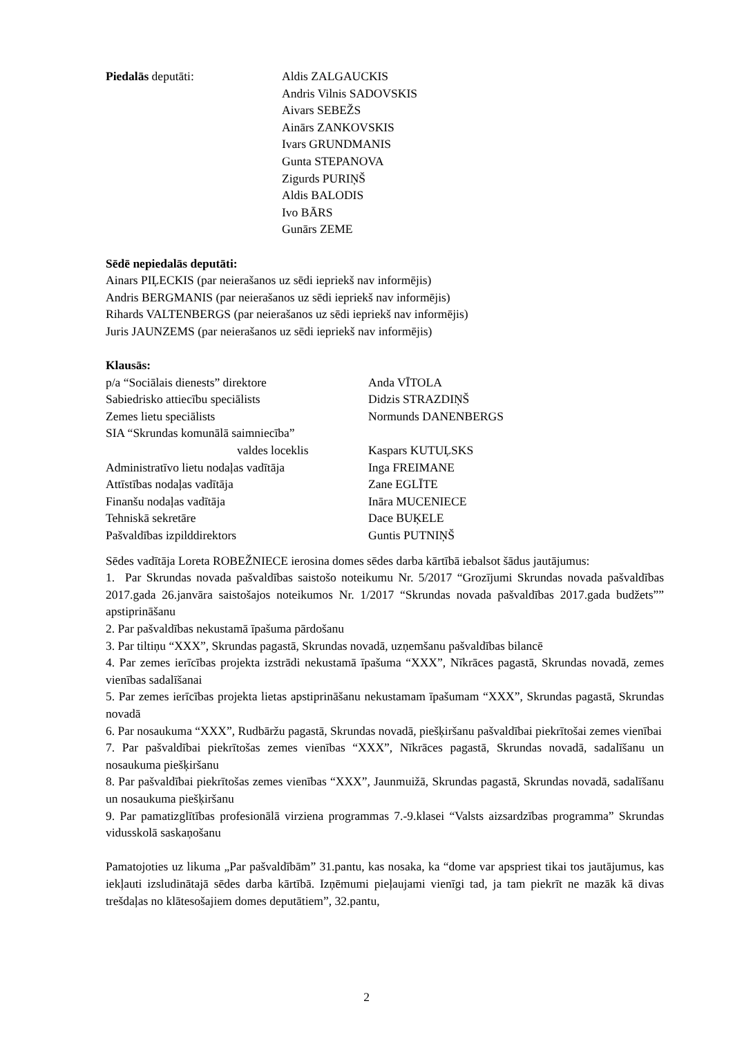Piedalās deputāti: Aldis ZALGAUCKIS
Andris Vilnis SADOVSKIS
Aivars SEBEŽS
Ainārs ZANKOVSKIS
Ivars GRUNDMANIS
Gunta STEPANOVA
Zigurds PURIŅŠ
Aldis BALODIS
Ivo BĀRS
Gunārs ZEME
Sēdē nepiedalās deputāti:
Ainars PIĻECKIS (par neierašanos uz sēdi iepriekš nav informējis)
Andris BERGMANIS (par neierašanos uz sēdi iepriekš nav informējis)
Rihards VALTENBERGS (par neierašanos uz sēdi iepriekš nav informējis)
Juris JAUNZEMS (par neierašanos uz sēdi iepriekš nav informējis)
Klausās:
p/a “Sociālais dienests” direktore Anda VĪTOLA
Sabiedrisko attiecību speciālists Didzis STRAZDIŅŠ
Zemes lietu speciālists Normunds DANENBERGS
SIA “Skrundas komunālā saimniecība”
valdes loceklis Kaspars KUTUĻSKS
Administratīvo lietu nodaļas vadītāja
Inga FREIMANE
Attīstības nodaļas vadītāja Zane EGLĪTE
Finanšu nodaļas vadītāja Ināra MUCENIECE
Tehniskā sekretāre Dace BUĶELE
Pašvaldības izpilddirektors Guntis PUTNIŅŠ
Sēdes vadītāja Loreta ROBEŽNIECE ierosina domes sēdes darba kārtībā iebalsot šādus jautājumus:
1. Par Skrundas novada pašvaldības saistošo noteikumu Nr. 5/2017 “Grozījumi Skrundas novada pašvaldības 2017.gada 26.janvāra saistošajos noteikumos Nr. 1/2017 “Skrundas novada pašvaldības 2017.gada budžets”” apstiprināšanu
2. Par pašvaldības nekustamā īpašuma pārdošanu
3. Par tiltiņu “XXX”, Skrundas pagastā, Skrundas novadā, uzņemšanu pašvaldības bilancē
4. Par zemes ierīcības projekta izstrādi nekustamā īpašuma “XXX”, Nīkrāces pagastā, Skrundas novadā, zemes vienības sadalīšanai
5. Par zemes ierīcības projekta lietas apstiprināšanu nekustamam īpašumam “XXX”, Skrundas pagastā, Skrundas novadā
6. Par nosaukuma “XXX”, Rudbāržu pagastā, Skrundas novadā, piešķiršanu pašvaldībai piekrītošai zemes vienībai
7. Par pašvaldībai piekrītošas zemes vienības “XXX”, Nīkrāces pagastā, Skrundas novadā, sadalīšanu un nosaukuma piešķiršanu
8. Par pašvaldībai piekrītošas zemes vienības “XXX”, Jaunmuižā, Skrundas pagastā, Skrundas novadā, sadalīšanu un nosaukuma piešķiršanu
9. Par pamatizglītības profesionālā virziena programmas 7.-9.klasei “Valsts aizsardzības programma” Skrundas vidusskolā saskaņošanu
Pamatojoties uz likuma „Par pašvaldībām” 31.pantu, kas nosaka, ka “dome var apspriest tikai tos jautājumus, kas iekļauti izsludinātajā sēdes darba kārtībā. Izņēmumi pieļaujami vienīgi tad, ja tam piekrīt ne mazāk kā divas trešdaļas no klātesošajiem domes deputātiem”, 32.pantu,
2